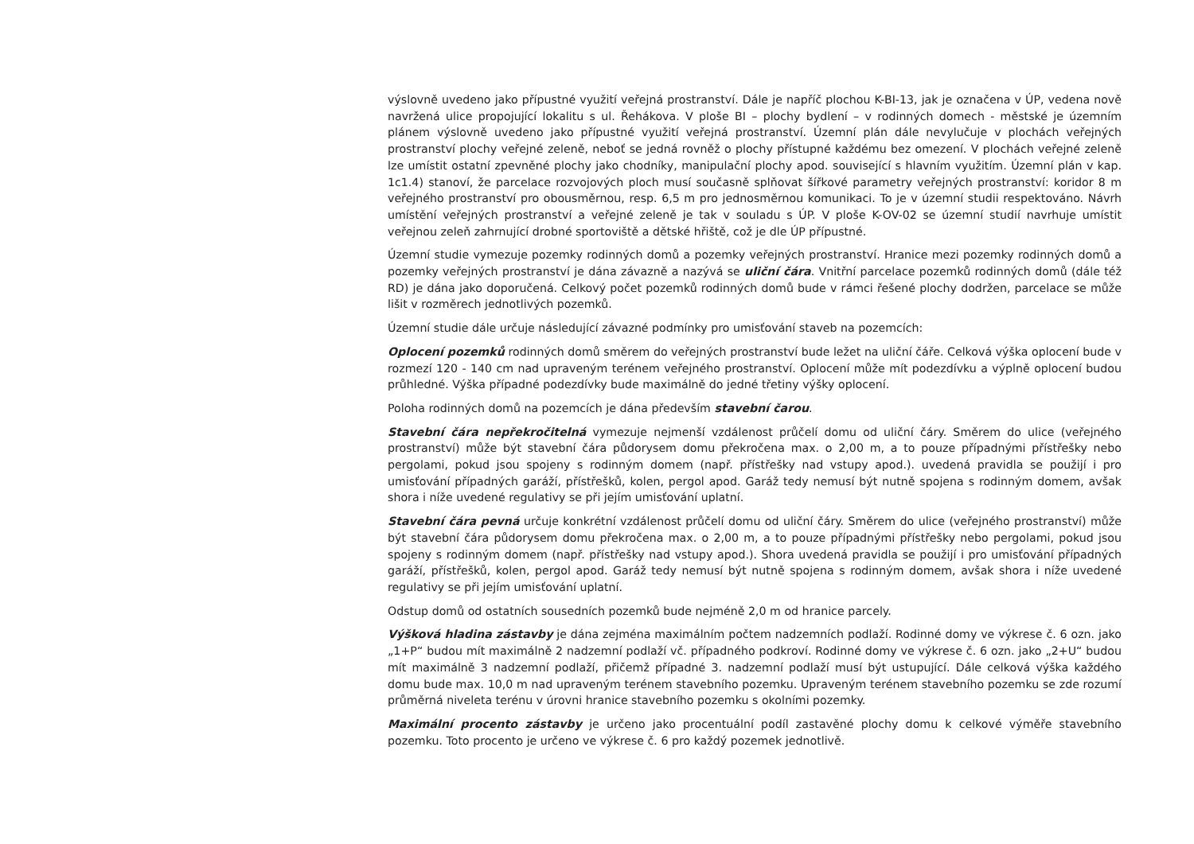výslovně uvedeno jako přípustné využití veřejná prostranství. Dále je napříč plochou K-BI-13, jak je označena v ÚP, vedena nově navržená ulice propojující lokalitu s ul. Řehákova. V ploše BI – plochy bydlení – v rodinných domech - městské je územním plánem výslovně uvedeno jako přípustné využití veřejná prostranství. Územní plán dále nevylučuje v plochách veřejných prostranství plochy veřejné zeleně, neboť se jedná rovněž o plochy přístupné každému bez omezení. V plochách veřejné zeleně lze umístit ostatní zpevněné plochy jako chodníky, manipulační plochy apod. související s hlavním využitím. Územní plán v kap. 1c1.4) stanoví, že parcelace rozvojových ploch musí současně splňovat šířkové parametry veřejných prostranství: koridor 8 m veřejného prostranství pro obousměrnou, resp. 6,5 m pro jednosměrnou komunikaci. To je v územní studii respektováno. Návrh umístění veřejných prostranství a veřejné zeleně je tak v souladu s ÚP. V ploše K-OV-02 se územní studií navrhuje umístit veřejnou zeleň zahrnující drobné sportoviště a dětské hřiště, což je dle ÚP přípustné.
Územní studie vymezuje pozemky rodinných domů a pozemky veřejných prostranství. Hranice mezi pozemky rodinných domů a pozemky veřejných prostranství je dána závazně a nazývá se uliční čára. Vnitřní parcelace pozemků rodinných domů (dále též RD) je dána jako doporučená. Celkový počet pozemků rodinných domů bude v rámci řešené plochy dodržen, parcelace se může lišit v rozměrech jednotlivých pozemků.
Územní studie dále určuje následující závazné podmínky pro umisťování staveb na pozemcích:
Oplocení pozemků rodinných domů směrem do veřejných prostranství bude ležet na uliční čáře. Celková výška oplocení bude v rozmezí 120 - 140 cm nad upraveným terénem veřejného prostranství. Oplocení může mít podezdívku a výplně oplocení budou průhledné. Výška případné podezdívky bude maximálně do jedné třetiny výšky oplocení.
Poloha rodinných domů na pozemcích je dána především stavební čarou.
Stavební čára nepřekročitelná vymezuje nejmenší vzdálenost průčelí domu od uliční čáry. Směrem do ulice (veřejného prostranství) může být stavební čára půdorysem domu překročena max. o 2,00 m, a to pouze případnými přístřešky nebo pergolami, pokud jsou spojeny s rodinným domem (např. přístřešky nad vstupy apod.). uvedená pravidla se použijí i pro umisťování případných garáží, přístřešků, kolen, pergol apod. Garáž tedy nemusí být nutně spojena s rodinným domem, avšak shora i níže uvedené regulativy se při jejím umisťování uplatní.
Stavební čára pevná určuje konkrétní vzdálenost průčelí domu od uliční čáry. Směrem do ulice (veřejného prostranství) může být stavební čára půdorysem domu překročena max. o 2,00 m, a to pouze případnými přístřešky nebo pergolami, pokud jsou spojeny s rodinným domem (např. přístřešky nad vstupy apod.). Shora uvedená pravidla se použijí i pro umisťování případných garáží, přístřešků, kolen, pergol apod. Garáž tedy nemusí být nutně spojena s rodinným domem, avšak shora i níže uvedené regulativy se při jejím umisťování uplatní.
Odstup domů od ostatních sousedních pozemků bude nejméně 2,0 m od hranice parcely.
Výšková hladina zástavby je dána zejména maximálním počtem nadzemních podlaží. Rodinné domy ve výkrese č. 6 ozn. jako „1+P“ budou mít maximálně 2 nadzemní podlaží vč. případného podkroví. Rodinné domy ve výkrese č. 6 ozn. jako „2+U“ budou mít maximálně 3 nadzemní podlaží, přičemž případné 3. nadzemní podlaží musí být ustupující. Dále celková výška každého domu bude max. 10,0 m nad upraveným terénem stavebního pozemku. Upraveným terénem stavebního pozemku se zde rozumí průměrná niveleta terénu v úrovni hranice stavebního pozemku s okolními pozemky.
Maximální procento zástavby je určeno jako procentuální podíl zastavěné plochy domu k celkové výměře stavebního pozemku. Toto procento je určeno ve výkrese č. 6 pro každý pozemek jednotlivě.